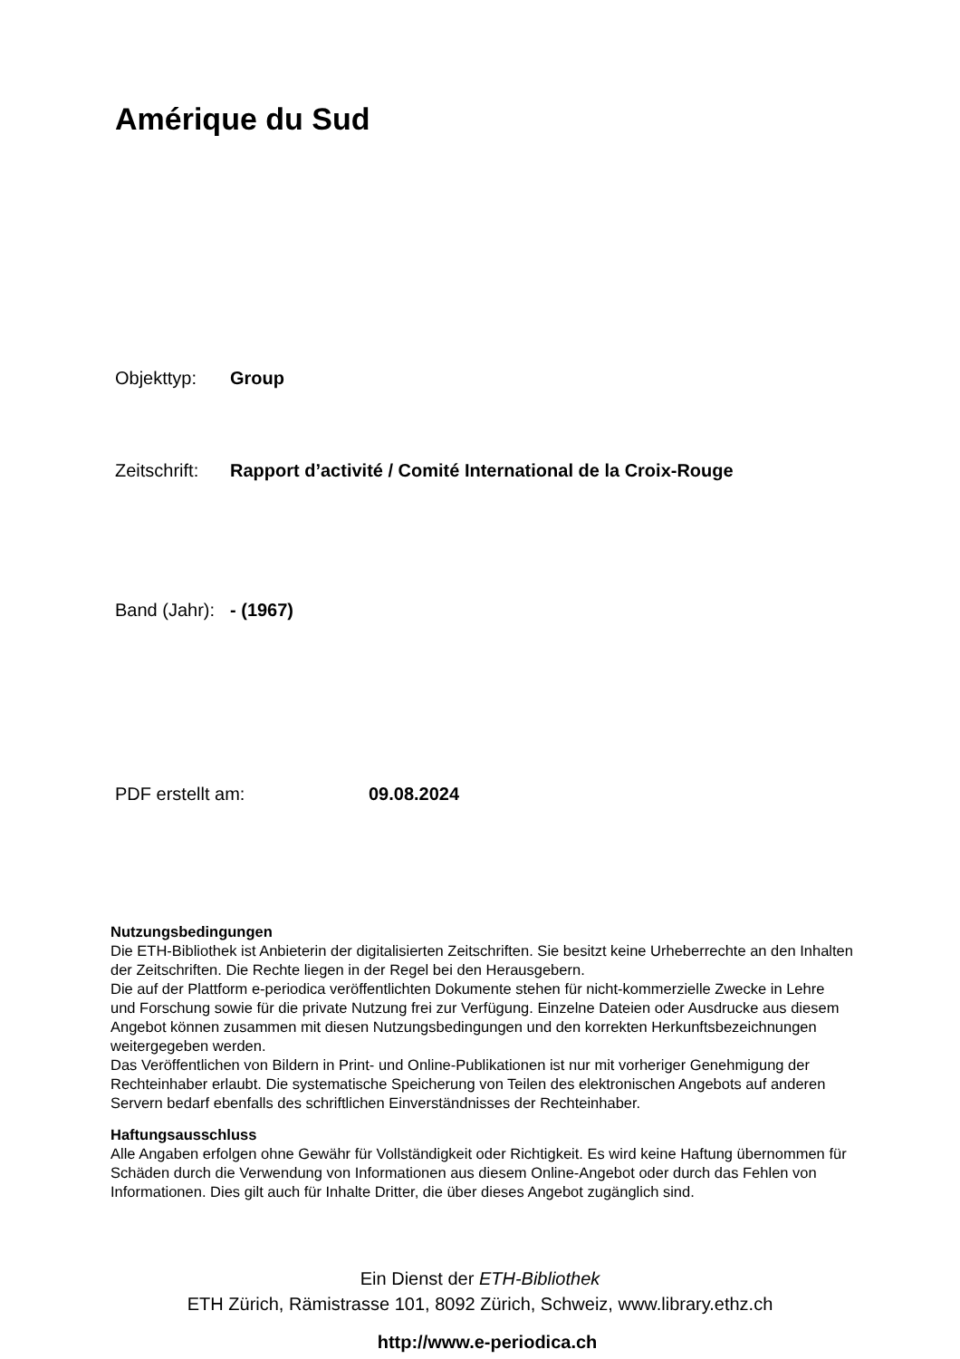Amérique du Sud
Objekttyp: Group
Zeitschrift: Rapport d’activité / Comité International de la Croix-Rouge
Band (Jahr): - (1967)
PDF erstellt am: 09.08.2024
Nutzungsbedingungen
Die ETH-Bibliothek ist Anbieterin der digitalisierten Zeitschriften. Sie besitzt keine Urheberrechte an den Inhalten der Zeitschriften. Die Rechte liegen in der Regel bei den Herausgebern.
Die auf der Plattform e-periodica veröffentlichten Dokumente stehen für nicht-kommerzielle Zwecke in Lehre und Forschung sowie für die private Nutzung frei zur Verfügung. Einzelne Dateien oder Ausdrucke aus diesem Angebot können zusammen mit diesen Nutzungsbedingungen und den korrekten Herkunftsbezeichnungen weitergegeben werden.
Das Veröffentlichen von Bildern in Print- und Online-Publikationen ist nur mit vorheriger Genehmigung der Rechteinhaber erlaubt. Die systematische Speicherung von Teilen des elektronischen Angebots auf anderen Servern bedarf ebenfalls des schriftlichen Einverständnisses der Rechteinhaber.
Haftungsausschluss
Alle Angaben erfolgen ohne Gewähr für Vollständigkeit oder Richtigkeit. Es wird keine Haftung übernommen für Schäden durch die Verwendung von Informationen aus diesem Online-Angebot oder durch das Fehlen von Informationen. Dies gilt auch für Inhalte Dritter, die über dieses Angebot zugänglich sind.
Ein Dienst der ETH-Bibliothek
ETH Zürich, Rämistrasse 101, 8092 Zürich, Schweiz, www.library.ethz.ch
http://www.e-periodica.ch